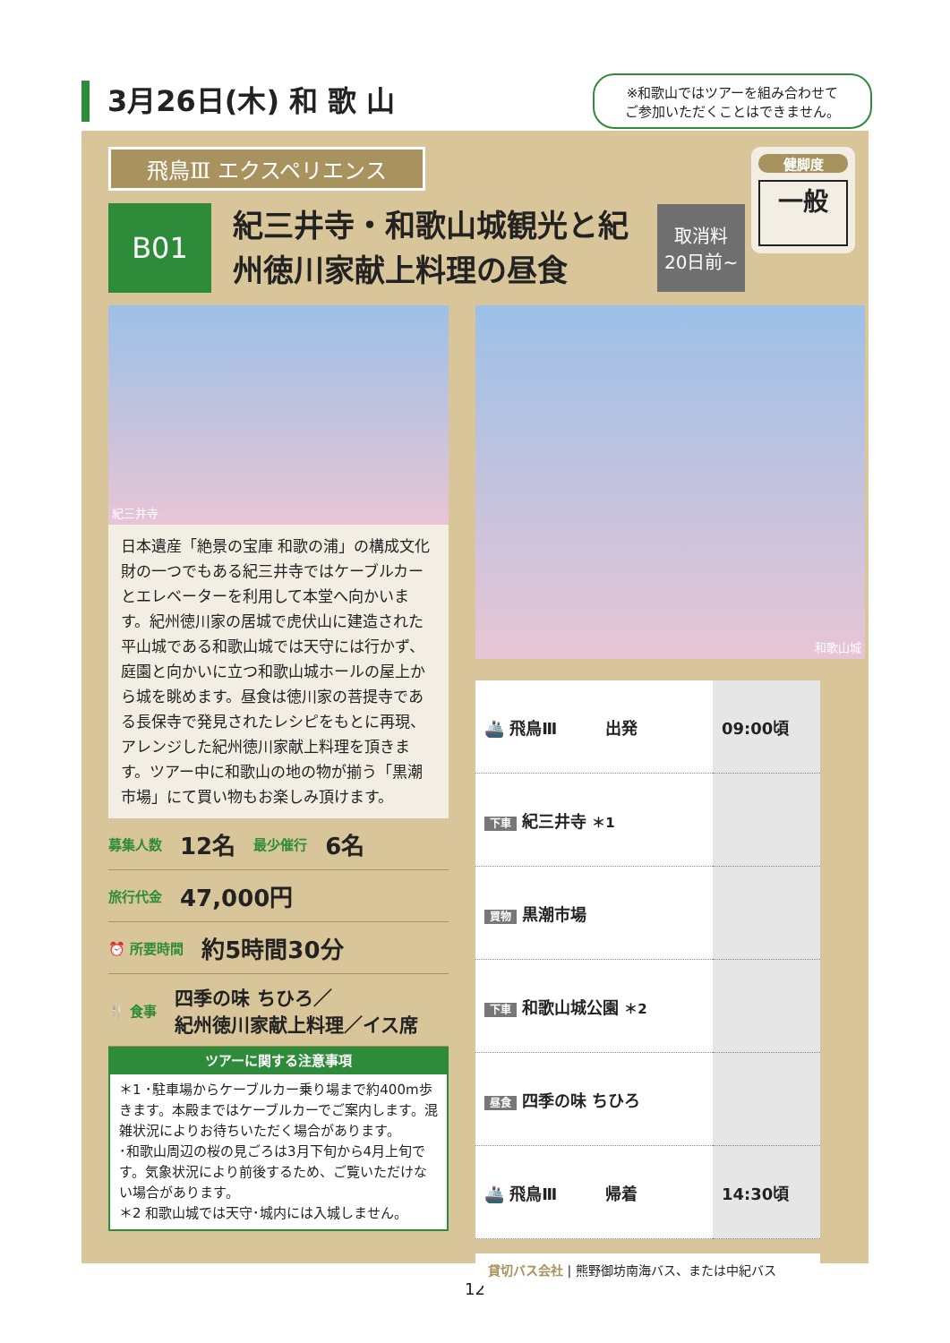3月26日(木) 和 歌 山
※和歌山ではツアーを組み合わせて
ご参加いただくことはできません。
飛鳥Ⅲ エクスペリエンス
健脚度
一般
B01
紀三井寺・和歌山城観光と紀州徳川家献上料理の昼食
取消料
20日前~
紀三井寺
日本遺産「絶景の宝庫 和歌の浦」の構成文化財の一つでもある紀三井寺ではケーブルカーとエレベーターを利用して本堂へ向かいます。紀州徳川家の居城で虎伏山に建造された平山城である和歌山城では天守には行かず、庭園と向かいに立つ和歌山城ホールの屋上から城を眺めます。昼食は徳川家の菩提寺である長保寺で発見されたレシピをもとに再現、アレンジした紀州徳川家献上料理を頂きます。ツアー中に和歌山の地の物が揃う「黒潮市場」にて買い物もお楽しみ頂けます。
募集人数 12名 最少催行 6名
旅行代金 47,000円
⏰ 所要時間 約5時間30分
🍴 食事 四季の味 ちひろ／
紀州徳川家献上料理／イス席
ツアーに関する注意事項
＊1 ･駐車場からケーブルカー乗り場まで約400m歩きます。本殿まではケーブルカーでご案内します。混雑状況によりお待ちいただく場合があります。
･和歌山周辺の桜の見ごろは3月下旬から4月上旬です。気象状況により前後するため、ご覧いただけない場合があります。
＊2 和歌山城では天守･城内には入城しません。
和歌山城
| 🚢 飛鳥Ⅲ 出発 | 09:00頃 |
| 下車 紀三井寺 ＊1 | |
| 買物 黒潮市場 | |
| 下車 和歌山城公園 ＊2 | |
| 昼食 四季の味 ちひろ | |
| 🚢 飛鳥Ⅲ 帰着 | 14:30頃 |
貸切バス会社 | 熊野御坊南海バス、または中紀バス
12